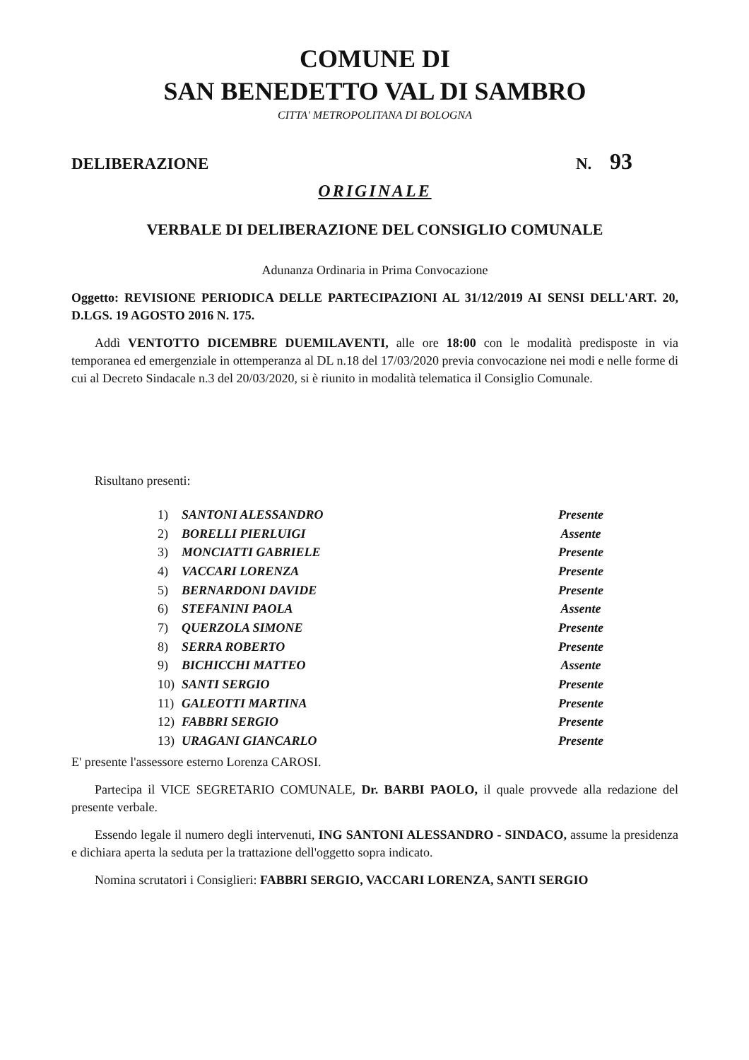COMUNE DI
SAN BENEDETTO VAL DI SAMBRO
CITTA' METROPOLITANA DI BOLOGNA
DELIBERAZIONE N. 93
ORIGINALE
VERBALE DI DELIBERAZIONE DEL CONSIGLIO COMUNALE
Adunanza Ordinaria in Prima Convocazione
Oggetto: REVISIONE PERIODICA DELLE PARTECIPAZIONI AL 31/12/2019 AI SENSI DELL'ART. 20, D.LGS. 19 AGOSTO 2016 N. 175.
Addì VENTOTTO DICEMBRE DUEMILAVENTI, alle ore 18:00 con le modalità predisposte in via temporanea ed emergenziale in ottemperanza al DL n.18 del 17/03/2020 previa convocazione nei modi e nelle forme di cui al Decreto Sindacale n.3 del 20/03/2020, si è riunito in modalità telematica il Consiglio Comunale.
Risultano presenti:
| 1) | SANTONI ALESSANDRO | Presente |
| 2) | BORELLI PIERLUIGI | Assente |
| 3) | MONCIATTI GABRIELE | Presente |
| 4) | VACCARI LORENZA | Presente |
| 5) | BERNARDONI DAVIDE | Presente |
| 6) | STEFANINI PAOLA | Assente |
| 7) | QUERZOLA SIMONE | Presente |
| 8) | SERRA ROBERTO | Presente |
| 9) | BICHICCHI MATTEO | Assente |
| 10) | SANTI SERGIO | Presente |
| 11) | GALEOTTI MARTINA | Presente |
| 12) | FABBRI SERGIO | Presente |
| 13) | URAGANI GIANCARLO | Presente |
E' presente l'assessore esterno Lorenza CAROSI.
Partecipa il VICE SEGRETARIO COMUNALE, Dr. BARBI PAOLO, il quale provvede alla redazione del presente verbale.
Essendo legale il numero degli intervenuti, ING SANTONI ALESSANDRO - SINDACO, assume la presidenza e dichiara aperta la seduta per la trattazione dell'oggetto sopra indicato.
Nomina scrutatori i Consiglieri: FABBRI SERGIO, VACCARI LORENZA, SANTI SERGIO